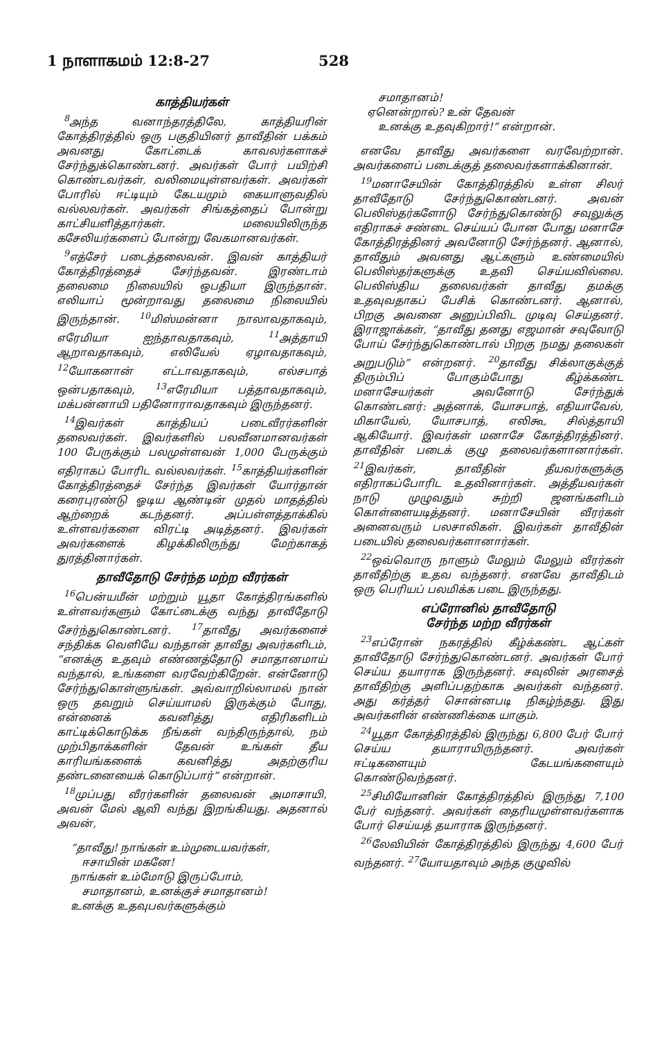1 நாளாகமம் 12:8-27 528
காத்தியர்கள்
<sup>8</sup> அந்த வனாந்தரத்திலே, காத்தியரின் கோத்திரத்தில் ஒரு பகுதியினர் தாவீதின் பக்கம் அவனது கோட்டைக் காவலர்களாகச் சேர்ந்துக்கொண்டனர். அவர்கள் போர் பயிற்சி கொண்டவர்கள், வலிமையுள்ளவர்கள். அவர்கள் போரில் ஈட்டியும் கேடயமும் கையாளுவதில் வல்லவர்கள். அவர்கள் சிங்கத்தைப் போன்று காட்சியளித்தார்கள். மலையிலிருந்த கசேலியர்களைப் போன்று வேகமானவர்கள்.
<sup>9</sup> எத்சேர் படைத்தலைவன். இவன் காத்தியர் கோத்திரத்தைச் சேர்ந்தவன். இரண்டாம் தலைமை நிலையில் ஒபதியா இருந்தான். எலியாப் மூன்றாவது தலைமை நிலையில் இருந்தான். <sup>10</sup>மிஸ்மன்னா நாலாவதாகவும், எரேமியா ஐந்தாவதாகவும், <sup>11</sup>அத்தாயி ஆறாவதாகவும், எலியேல் ஏழாவதாகவும், <sup>12</sup>யோகனான் எட்டாவதாகவும், எல்சபாத் ஒன்பதாகவும், <sup>13</sup>எரேமியா பத்தாவதாகவும், மக்பன்னாயி பதினோராவதாகவும் இருந்தனர்.
<sup>14</sup> இவர்கள் காத்தியப் படைவீரர்களின் தலைவர்கள். இவர்களில் பலவீனமானவர்கள் 100 பேருக்கும் பலமுள்ளவன் 1,000 பேருக்கும் எதிராகப் போரிட வல்லவர்கள். <sup>15</sup>காத்தியர்களின் கோத்திரத்தைச் சேர்ந்த இவர்கள் யோர்தான் கரைபுரண்டு ஓடிய ஆண்டின் முதல் மாதத்தில் ஆற்றைக் கடந்தனர். அப்பள்ளத்தாக்கில் உள்ளவர்களை விரட்டி அடித்தனர். இவர்கள் அவர்களைக் கிழக்கிலிருந்து மேற்காகத் துரத்தினார்கள்.
தாவீதோடு சேர்ந்த மற்ற வீரர்கள்
<sup>16</sup> பென்யமீன் மற்றும் யூதா கோத்திரங்களில் உள்ளவர்களும் கோட்டைக்கு வந்து தாவீதோடு சேர்ந்துகொண்டனர். <sup>17</sup>தாவீது அவர்களைச் சந்திக்க வெளியே வந்தான் தாவீது அவர்களிடம், “எனக்கு உதவும் எண்ணத்தோடு சமாதானமாய் வந்தால், உங்களை வரவேற்கிறேன். என்னோடு சேர்ந்துகொள்ளுங்கள். அவ்வாறில்லாமல் நான் ஒரு தவறும் செய்யாமல் இருக்கும் போது, என்னைக் கவனித்து எதிரிகளிடம் காட்டிக்கொடுக்க நீங்கள் வந்திருந்தால், நம் முற்பிதாக்களின் தேவன் உங்கள் தீய காரியங்களைக் கவனித்து அதற்குரிய தண்டனையைக் கொடுப்பார்” என்றான்.
<sup>18</sup> முப்பது வீரர்களின் தலைவன் அமாசாயி, அவன் மேல் ஆவி வந்து இறங்கியது. அதனால் அவன்,
“தாவீது! நாங்கள் உம்முடையவர்கள்,
ஈசாயின் மகனே!
நாங்கள் உம்மோடு இருப்போம்,
சமாதானம், உனக்குச் சமாதானம்!
உனக்கு உதவுபவர்களுக்கும்
சமாதானம்!
ஏனென்றால்? உன் தேவன்
உனக்கு உதவுகிறார்!” என்றான்.
எனவே தாவீது அவர்களை வரவேற்றான். அவர்களைப் படைக்குத் தலைவர்களாக்கினான்.
<sup>19</sup> மனாசேயின் கோத்திரத்தில் உள்ள சிலர் தாவீதோடு சேர்ந்துகொண்டனர். அவன் பெலிஸ்தர்களோடு சேர்ந்துகொண்டு சவுலுக்கு எதிராகச் சண்டை செய்யப் போன போது மனாசே கோத்திரத்தினர் அவனோடு சேர்ந்தனர். ஆனால், தாவீதும் அவனது ஆட்களும் உண்மையில் பெலிஸ்தர்களுக்கு உதவி செய்யவில்லை. பெலிஸ்திய தலைவர்கள் தாவீது தமக்கு உதவுவதாகப் பேசிக் கொண்டனர். ஆனால், பிறகு அவனை அனுப்பிவிட முடிவு செய்தனர். இராஜாக்கள், “தாவீது தனது எஜமான் சவுலோடு போய் சேர்ந்துகொண்டால் பிறகு நமது தலைகள் அறுபடும்” என்றனர். <sup>20</sup>தாவீது சிக்லாகுக்குத் திரும்பிப் போகும்போது கீழ்க்கண்ட மனாசேயர்கள் அவனோடு சேர்ந்துக் கொண்டனர்: அத்னாக், யோசபாத், எதியாவேல், மிகாயேல், யோசபாத், எலிகூ, சில்த்தாயி ஆகியோர். இவர்கள் மனாசே கோத்திரத்தினர். தாவீதின் படைக் குழு தலைவர்களானார்கள். <sup>21</sup>இவர்கள், தாவீதின் தீயவர்களுக்கு எதிராகப்போரிட உதவினார்கள். அத்தீயவர்கள் நாடு முழுவதும் சுற்றி ஜனங்களிடம் கொள்ளையடித்தனர். மனாசேயின் வீரர்கள் அனைவரும் பலசாலிகள். இவர்கள் தாவீதின் படையில் தலைவர்களானார்கள்.
<sup>22</sup> ஒவ்வொரு நாளும் மேலும் மேலும் வீரர்கள் தாவீதிற்கு உதவ வந்தனர். எனவே தாவீதிடம் ஒரு பெரியப் பலமிக்க படை இருந்தது.
எப்ரோனில் தாவீதோடு
சேர்ந்த மற்ற வீரர்கள்
<sup>23</sup> எப்ரோன் நகரத்தில் கீழ்க்கண்ட ஆட்கள் தாவீதோடு சேர்ந்துகொண்டனர். அவர்கள் போர் செய்ய தயாராக இருந்தனர். சவுலின் அரசைத் தாவீதிற்கு அளிப்பதற்காக அவர்கள் வந்தனர். அது கர்த்தர் சொன்னபடி நிகழ்ந்தது. இது அவர்களின் எண்ணிக்கை யாகும்.
<sup>24</sup> யூதா கோத்திரத்தில் இருந்து 6,800 பேர் போர் செய்ய தயாராயிருந்தனர். அவர்கள் ஈட்டிகளையும் கேடயங்களையும் கொண்டுவந்தனர்.
<sup>25</sup> சிமியோனின் கோத்திரத்தில் இருந்து 7,100 பேர் வந்தனர். அவர்கள் தைரியமுள்ளவர்களாக போர் செய்யத் தயாராக இருந்தனர்.
<sup>26</sup> லேவியின் கோத்திரத்தில் இருந்து 4,600 பேர் வந்தனர். <sup>27</sup>யோயதாவும் அந்த குழுவில்